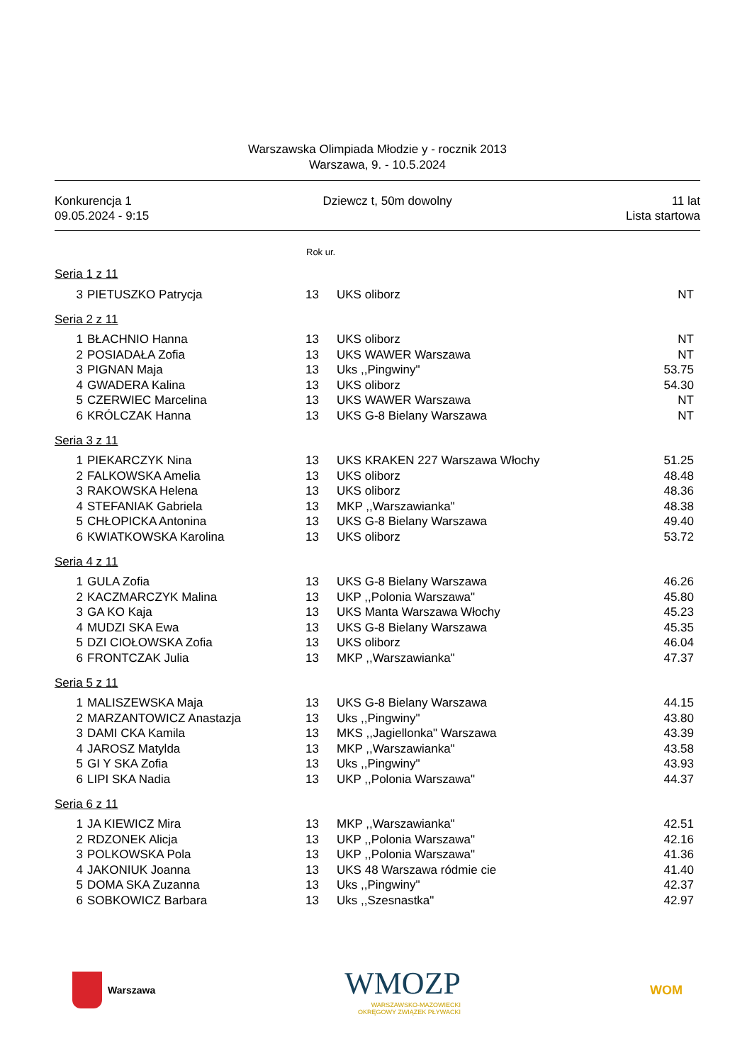Warszawska Olimpiada Młodzie y - rocznik 2013
Warszawa, 9. - 10.5.2024
Konkurencja 1
09.05.2024 - 9:15
Dziewcz t, 50m dowolny 11 lat
Lista startowa
Rok ur.
Seria 1 z 11
| 3 | PIETUSZKO Patrycja | 13 | UKS oliborz | NT |
Seria 2 z 11
| 1 | BŁACHNIO Hanna | 13 | UKS oliborz | NT |
| 2 | POSIADAŁA Zofia | 13 | UKS WAWER Warszawa | NT |
| 3 | PIGNAN Maja | 13 | Uks ,,Pingwiny" | 53.75 |
| 4 | GWADERA Kalina | 13 | UKS oliborz | 54.30 |
| 5 | CZERWIEC Marcelina | 13 | UKS WAWER Warszawa | NT |
| 6 | KRÓLCZAK Hanna | 13 | UKS G-8 Bielany Warszawa | NT |
Seria 3 z 11
| 1 | PIEKARCZYK Nina | 13 | UKS KRAKEN 227 Warszawa Włochy | 51.25 |
| 2 | FALKOWSKA Amelia | 13 | UKS oliborz | 48.48 |
| 3 | RAKOWSKA Helena | 13 | UKS oliborz | 48.36 |
| 4 | STEFANIAK Gabriela | 13 | MKP ,,Warszawianka" | 48.38 |
| 5 | CHŁOPICKA Antonina | 13 | UKS G-8 Bielany Warszawa | 49.40 |
| 6 | KWIATKOWSKA Karolina | 13 | UKS oliborz | 53.72 |
Seria 4 z 11
| 1 | GULA Zofia | 13 | UKS G-8 Bielany Warszawa | 46.26 |
| 2 | KACZMARCZYK Malina | 13 | UKP ,,Polonia Warszawa" | 45.80 |
| 3 | GA KO Kaja | 13 | UKS Manta Warszawa Włochy | 45.23 |
| 4 | MUDZI SKA Ewa | 13 | UKS G-8 Bielany Warszawa | 45.35 |
| 5 | DZI CIOŁOWSKA Zofia | 13 | UKS oliborz | 46.04 |
| 6 | FRONTCZAK Julia | 13 | MKP ,,Warszawianka" | 47.37 |
Seria 5 z 11
| 1 | MALISZEWSKA Maja | 13 | UKS G-8 Bielany Warszawa | 44.15 |
| 2 | MARZANTOWICZ Anastazja | 13 | Uks ,,Pingwiny" | 43.80 |
| 3 | DAMI CKA Kamila | 13 | MKS ,,Jagiellonka" Warszawa | 43.39 |
| 4 | JAROSZ Matylda | 13 | MKP ,,Warszawianka" | 43.58 |
| 5 | GI Y SKA Zofia | 13 | Uks ,,Pingwiny" | 43.93 |
| 6 | LIPI SKA Nadia | 13 | UKP ,,Polonia Warszawa" | 44.37 |
Seria 6 z 11
| 1 | JA KIEWICZ Mira | 13 | MKP ,,Warszawianka" | 42.51 |
| 2 | RDZONEK Alicja | 13 | UKP ,,Polonia Warszawa" | 42.16 |
| 3 | POLKOWSKA Pola | 13 | UKP ,,Polonia Warszawa" | 41.36 |
| 4 | JAKONIUK Joanna | 13 | UKS 48 Warszawa ródmie cie | 41.40 |
| 5 | DOMA SKA Zuzanna | 13 | Uks ,,Pingwiny" | 42.37 |
| 6 | SOBKOWICZ Barbara | 13 | Uks ,,Szesnastka" | 42.97 |
Warszawa
WMOZP
WARSZAWSKO-MAZOWIECKI
OKRĘGOWY ZWIĄZEK PŁYWACKI
WOM